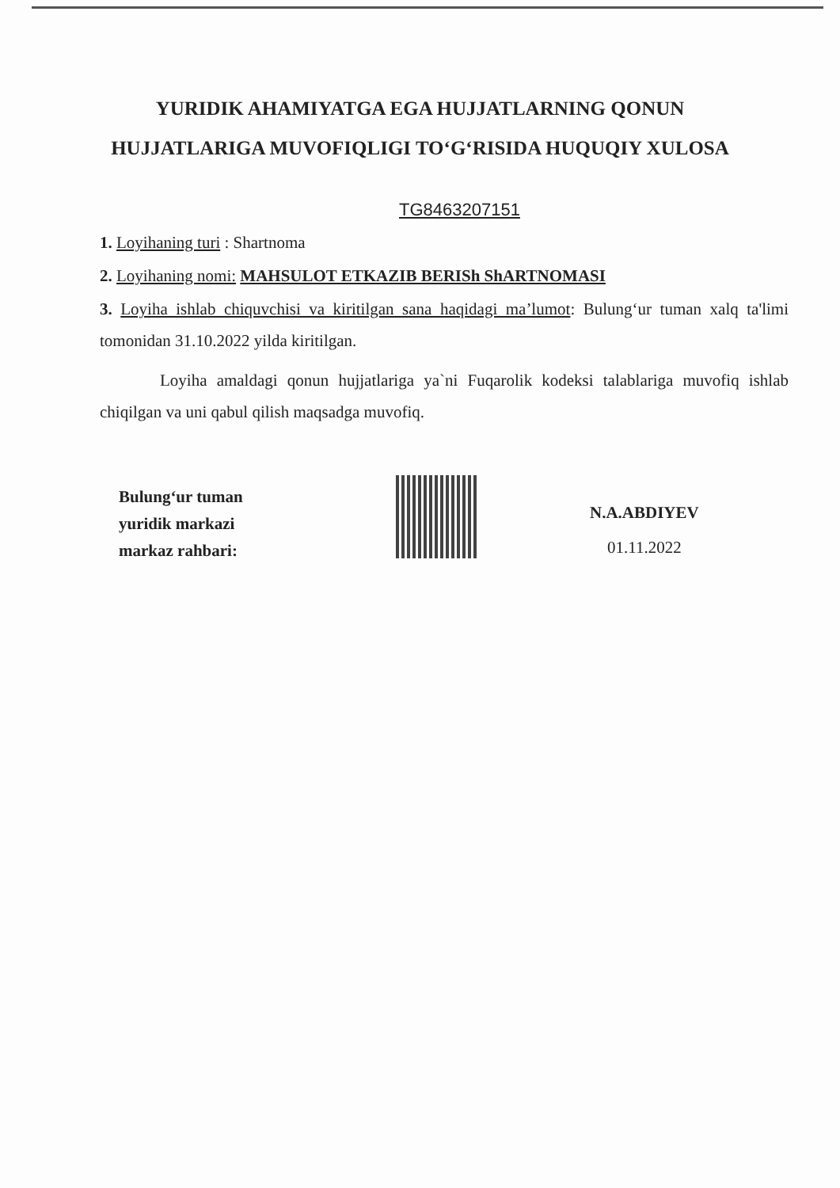YURIDIK AHAMIYATGA EGA HUJJATLARNING QONUN HUJJATLARIGA MUVOFIQLIGI TO‘G‘RISIDA HUQUQIY XULOSA
TG8463207151
1. Loyihaning turi : Shartnoma
2. Loyihaning nomi: MAHSULOT ETKAZIB BERISh ShARTNOMASI
3. Loyiha ishlab chiquvchisi va kiritilgan sana haqidagi ma’lumot: Bulung‘ur tuman xalq ta'limi tomonidan 31.10.2022 yilda kiritilgan.
Loyiha amaldagi qonun hujjatlariga ya`ni Fuqarolik kodeksi talablariga muvofiq ishlab chiqilgan va uni qabul qilish maqsadga muvofiq.
Bulung‘ur tuman
yuridik markazi
markaz rahbari:
N.A.ABDIYEV
01.11.2022